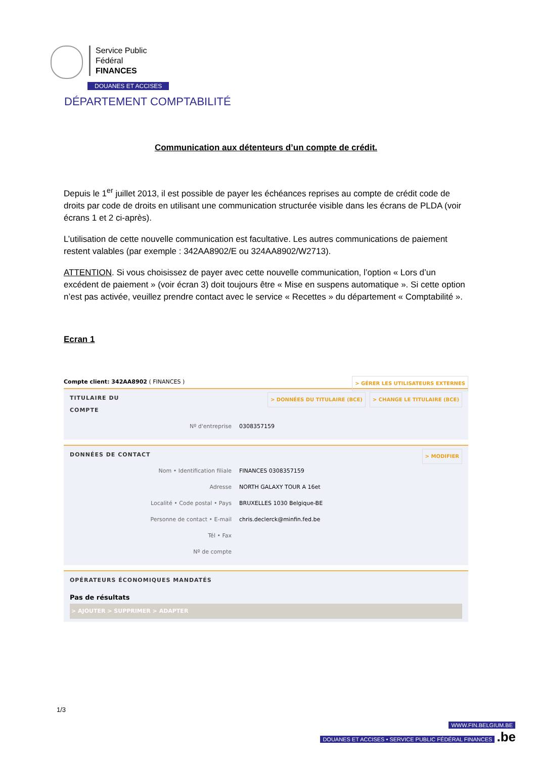Service Public
Fédéral
FINANCES
DOUANES ET ACCISES
DÉPARTEMENT COMPTABILITÉ
Communication aux détenteurs d’un compte de crédit.
Depuis le 1<sup>er</sup> juillet 2013, il est possible de payer les échéances reprises au compte de crédit code de droits par code de droits en utilisant une communication structurée visible dans les écrans de PLDA (voir écrans 1 et 2 ci-après).
L’utilisation de cette nouvelle communication est facultative. Les autres communications de paiement restent valables (par exemple : 342AA8902/E ou 324AA8902/W2713).
ATTENTION. Si vous choisissez de payer avec cette nouvelle communication, l’option « Lors d’un excédent de paiement » (voir écran 3) doit toujours être « Mise en suspens automatique ». Si cette option n’est pas activée, veuillez prendre contact avec le service « Recettes » du département « Comptabilité ».
Ecran 1
> GÉRER LES UTILISATEURS EXTERNES Compte client: 342AA8902 ( FINANCES )
> CHANGE LE TITULAIRE (BCE) > DONNÉES DU TITULAIRE (BCE)
TITULAIRE DU
COMPTE
Nº d'entreprise 0308357159
> MODIFIER
DONNÉES DE CONTACT
Nom • Identification filiale FINANCES 0308357159
Adresse NORTH GALAXY TOUR A 16et
Localité • Code postal • Pays BRUXELLES 1030 Belgique-BE
Personne de contact • E-mail chris.declerck@minfin.fed.be
Tél • Fax
Nº de compte
OPÉRATEURS ÉCONOMIQUES MANDATÉS
Pas de résultats
> AJOUTER > SUPPRIMER > ADAPTER
1/3
WWW.FIN.BELGIUM.BE
DOUANES ET ACCISES • SERVICE PUBLIC FÉDÉRAL FINANCES .be